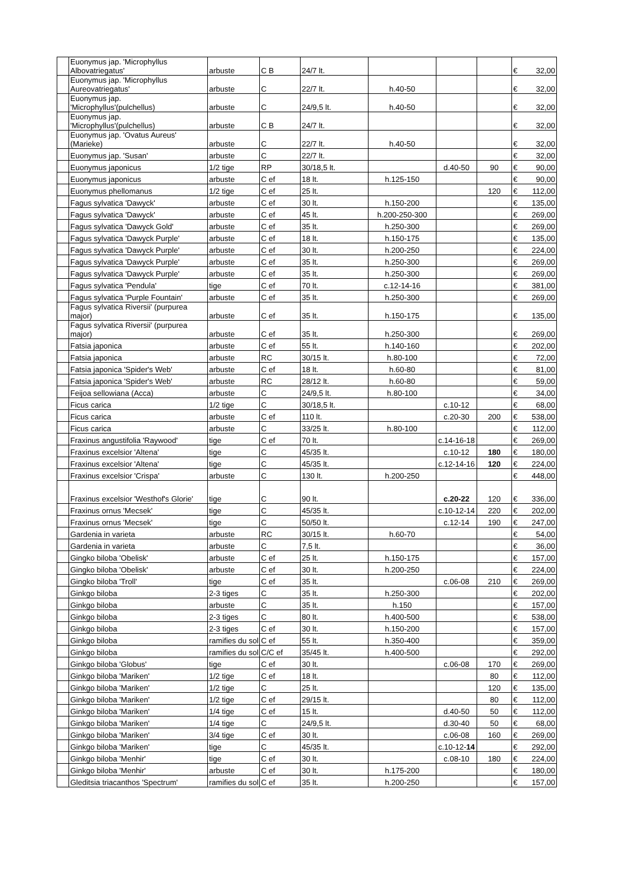| | Euonymus jap. 'Microphyllus Albovatriegatus' | arbuste | C B | 24/7 lt. | | | | € | 32,00 |
| | Euonymus jap. 'Microphyllus Aureovatriegatus' | arbuste | C | 22/7 lt. | h.40-50 | | | € | 32,00 |
| | Euonymus jap. 'Microphyllus'(pulchellus) | arbuste | C | 24/9,5 lt. | h.40-50 | | | € | 32,00 |
| | Euonymus jap. 'Microphyllus'(pulchellus) | arbuste | C B | 24/7 lt. | | | | € | 32,00 |
| | Euonymus jap. 'Ovatus Aureus' (Marieke) | arbuste | C | 22/7 lt. | h.40-50 | | | € | 32,00 |
| | Euonymus jap. 'Susan' | arbuste | C | 22/7 lt. | | | | € | 32,00 |
| | Euonymus japonicus | 1/2 tige | RP | 30/18,5 lt. | | d.40-50 | 90 | € | 90,00 |
| | Euonymus japonicus | arbuste | C ef | 18 lt. | h.125-150 | | | € | 90,00 |
| | Euonymus phellomanus | 1/2 tige | C ef | 25 lt. | | | 120 | € | 112,00 |
| | Fagus sylvatica 'Dawyck' | arbuste | C ef | 30 lt. | h.150-200 | | | € | 135,00 |
| | Fagus sylvatica 'Dawyck' | arbuste | C ef | 45 lt. | h.200-250-300 | | | € | 269,00 |
| | Fagus sylvatica 'Dawyck Gold' | arbuste | C ef | 35 lt. | h.250-300 | | | € | 269,00 |
| | Fagus sylvatica 'Dawyck Purple' | arbuste | C ef | 18 lt. | h.150-175 | | | € | 135,00 |
| | Fagus sylvatica 'Dawyck Purple' | arbuste | C ef | 30 lt. | h.200-250 | | | € | 224,00 |
| | Fagus sylvatica 'Dawyck Purple' | arbuste | C ef | 35 lt. | h.250-300 | | | € | 269,00 |
| | Fagus sylvatica 'Dawyck Purple' | arbuste | C ef | 35 lt. | h.250-300 | | | € | 269,00 |
| | Fagus sylvatica 'Pendula' | tige | C ef | 70 lt. | c.12-14-16 | | | € | 381,00 |
| | Fagus sylvatica 'Purple Fountain' | arbuste | C ef | 35 lt. | h.250-300 | | | € | 269,00 |
| | Fagus sylvatica Riversii' (purpurea major) | arbuste | C ef | 35 lt. | h.150-175 | | | € | 135,00 |
| | Fagus sylvatica Riversii' (purpurea major) | arbuste | C ef | 35 lt. | h.250-300 | | | € | 269,00 |
| | Fatsia japonica | arbuste | C ef | 55 lt. | h.140-160 | | | € | 202,00 |
| | Fatsia japonica | arbuste | RC | 30/15 lt. | h.80-100 | | | € | 72,00 |
| | Fatsia japonica 'Spider's Web' | arbuste | C ef | 18 lt. | h.60-80 | | | € | 81,00 |
| | Fatsia japonica 'Spider's Web' | arbuste | RC | 28/12 lt. | h.60-80 | | | € | 59,00 |
| | Feijoa sellowiana (Acca) | arbuste | C | 24/9,5 lt. | h.80-100 | | | € | 34,00 |
| | Ficus carica | 1/2 tige | C | 30/18,5 lt. | | c.10-12 | | € | 68,00 |
| | Ficus carica | arbuste | C ef | 110 lt. | | c.20-30 | 200 | € | 538,00 |
| | Ficus carica | arbuste | C | 33/25 lt. | h.80-100 | | | € | 112,00 |
| | Fraxinus angustifolia 'Raywood' | tige | C ef | 70 lt. | | c.14-16-18 | | € | 269,00 |
| | Fraxinus excelsior 'Altena' | tige | C | 45/35 lt. | | c.10-12 | 180 | € | 180,00 |
| | Fraxinus excelsior 'Altena' | tige | C | 45/35 lt. | | c.12-14-16 | 120 | € | 224,00 |
| | Fraxinus excelsior 'Crispa' | arbuste | C | 130 lt. | h.200-250 | | | € | 448,00 |
| | Fraxinus excelsior 'Westhof's Glorie' | tige | C | 90 lt. | | c.20-22 | 120 | € | 336,00 |
| | Fraxinus ornus 'Mecsek' | tige | C | 45/35 lt. | | c.10-12-14 | 220 | € | 202,00 |
| | Fraxinus ornus 'Mecsek' | tige | C | 50/50 lt. | | c.12-14 | 190 | € | 247,00 |
| | Gardenia in varieta | arbuste | RC | 30/15 lt. | h.60-70 | | | € | 54,00 |
| | Gardenia in varieta | arbuste | C | 7,5 lt. | | | | € | 36,00 |
| | Gingko biloba 'Obelisk' | arbuste | C ef | 25 lt. | h.150-175 | | | € | 157,00 |
| | Gingko biloba 'Obelisk' | arbuste | C ef | 30 lt. | h.200-250 | | | € | 224,00 |
| | Gingko biloba 'Troll' | tige | C ef | 35 lt. | | c.06-08 | 210 | € | 269,00 |
| | Ginkgo biloba | 2-3 tiges | C | 35 lt. | h.250-300 | | | € | 202,00 |
| | Ginkgo biloba | arbuste | C | 35 lt. | h.150 | | | € | 157,00 |
| | Ginkgo biloba | 2-3 tiges | C | 80 lt. | h.400-500 | | | € | 538,00 |
| | Ginkgo biloba | 2-3 tiges | C ef | 30 lt. | h.150-200 | | | € | 157,00 |
| | Ginkgo biloba | ramifies du sol | C ef | 55 lt. | h.350-400 | | | € | 359,00 |
| | Ginkgo biloba | ramifies du sol | C/C ef | 35/45 lt. | h.400-500 | | | € | 292,00 |
| | Ginkgo biloba 'Globus' | tige | C ef | 30 lt. | | c.06-08 | 170 | € | 269,00 |
| | Ginkgo biloba 'Mariken' | 1/2 tige | C ef | 18 lt. | | | 80 | € | 112,00 |
| | Ginkgo biloba 'Mariken' | 1/2 tige | C | 25 lt. | | | 120 | € | 135,00 |
| | Ginkgo biloba 'Mariken' | 1/2 tige | C ef | 29/15 lt. | | | 80 | € | 112,00 |
| | Ginkgo biloba 'Mariken' | 1/4 tige | C ef | 15 lt. | | d.40-50 | 50 | € | 112,00 |
| | Ginkgo biloba 'Mariken' | 1/4 tige | C | 24/9,5 lt. | | d.30-40 | 50 | € | 68,00 |
| | Ginkgo biloba 'Mariken' | 3/4 tige | C ef | 30 lt. | | c.06-08 | 160 | € | 269,00 |
| | Ginkgo biloba 'Mariken' | tige | C | 45/35 lt. | | c.10-12- 14 | | € | 292,00 |
| | Ginkgo biloba 'Menhir' | tige | C ef | 30 lt. | | c.08-10 | 180 | € | 224,00 |
| | Ginkgo biloba 'Menhir' | arbuste | C ef | 30 lt. | h.175-200 | | | € | 180,00 |
| | Gleditsia triacanthos 'Spectrum' | ramifies du sol | C ef | 35 lt. | h.200-250 | | | € | 157,00 |